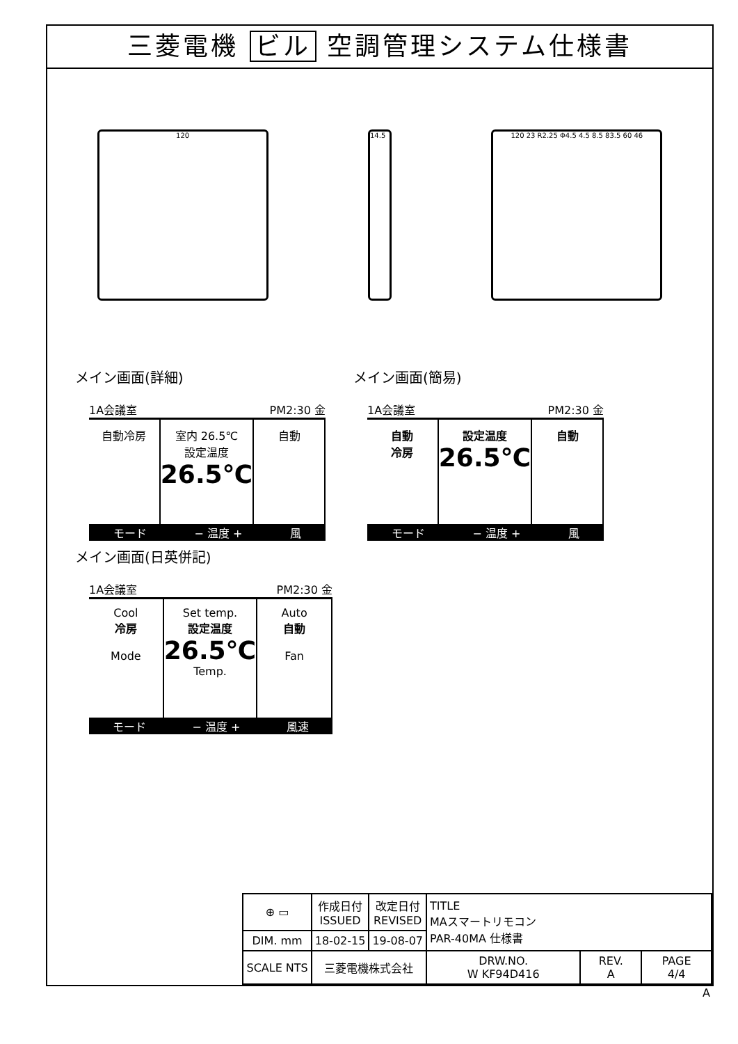三菱電機 ビル 空調管理システム仕様書
120 14.5 120 23 R2.25 Φ4.5 4.5 8.5 83.5 60 46
メイン画面(詳細)
1A会議室 PM2:30 金
自動冷房 室内 26.5℃
設定温度
26.5℃
自動
モード − 温度 + 風
メイン画面(簡易)
1A会議室 PM2:30 金
自動
冷房
設定温度
26.5℃
自動
モード − 温度 + 風
メイン画面(日英併記)
1A会議室 PM2:30 金
Cool
冷房
Mode
Set temp.
設定温度
26.5℃
Temp.
Auto
自動
Fan
モード − 温度 + 風速
| ⊕ ▭ | 作成日付 ISSUED | 改定日付 REVISED | TITLE MAスマートリモコン PAR-40MA 仕様書 | | |
| DIM. mm | 18-02-15 | 19-08-07 | | | |
| SCALE NTS | 三菱電機株式会社 | | DRW.NO. W KF94D416 | REV. A | PAGE 4/4 |
A